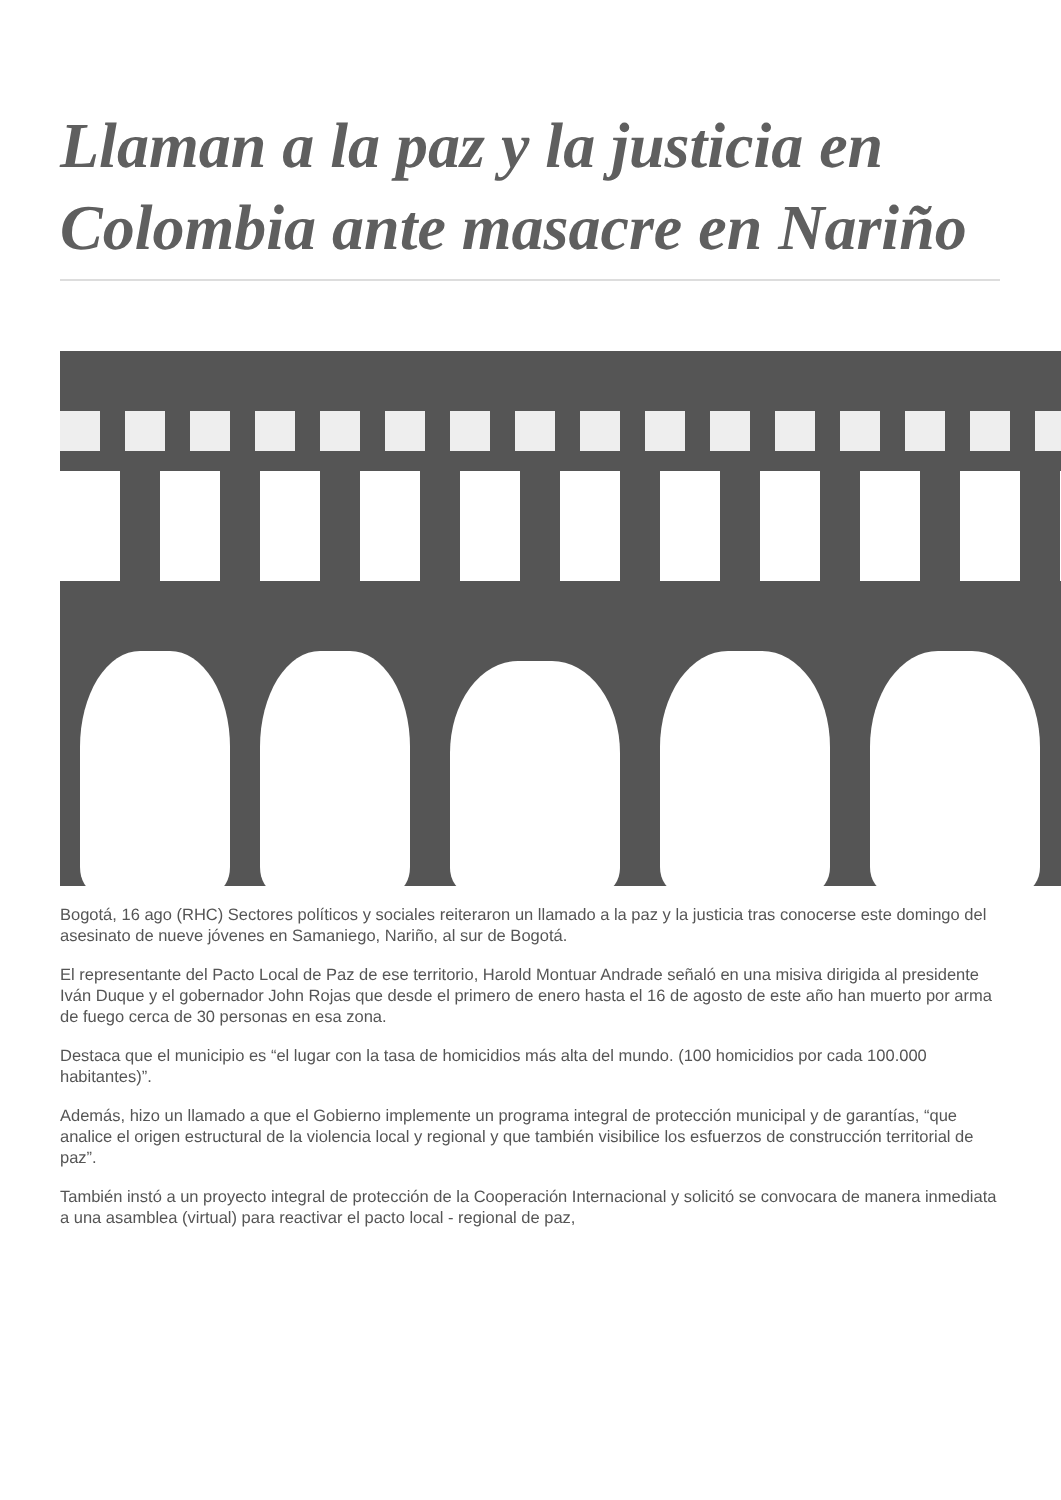Llaman a la paz y la justicia en Colombia ante masacre en Nariño
Bogotá, 16 ago (RHC) Sectores políticos y sociales reiteraron un llamado a la paz y la justicia tras conocerse este domingo del asesinato de nueve jóvenes en Samaniego, Nariño, al sur de Bogotá.
El representante del Pacto Local de Paz de ese territorio, Harold Montuar Andrade señaló en una misiva dirigida al presidente Iván Duque y el gobernador John Rojas que desde el primero de enero hasta el 16 de agosto de este año han muerto por arma de fuego cerca de 30 personas en esa zona.
Destaca que el municipio es “el lugar con la tasa de homicidios más alta del mundo. (100 homicidios por cada 100.000 habitantes)”.
Además, hizo un llamado a que el Gobierno implemente un programa integral de protección municipal y de garantías, “que analice el origen estructural de la violencia local y regional y que también visibilice los esfuerzos de construcción territorial de paz”.
También instó a un proyecto integral de protección de la Cooperación Internacional y solicitó se convocara de manera inmediata a una asamblea (virtual) para reactivar el pacto local - regional de paz,